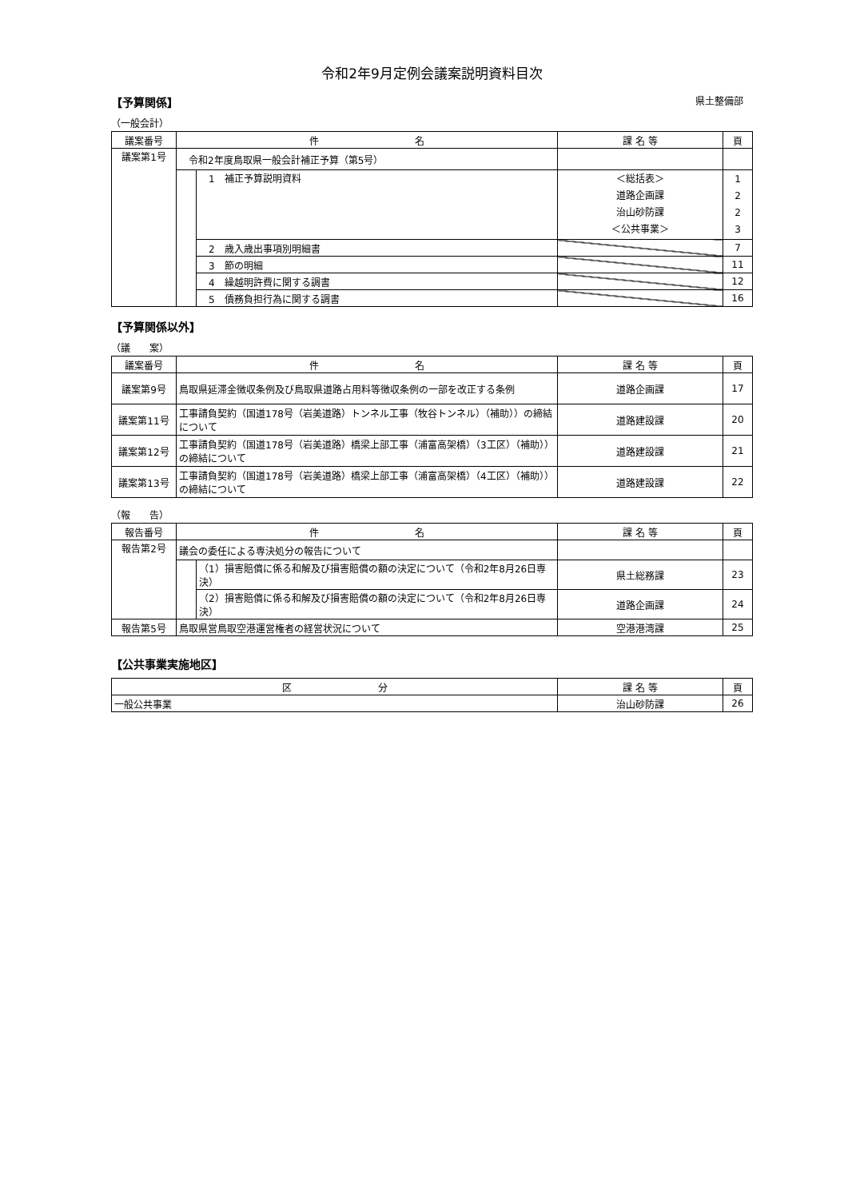令和2年9月定例会議案説明資料目次
【予算関係】 県土整備部
（一般会計）
| 議案番号 | 件 名 | | 課 名 等 | 頁 |
| --- | --- | --- | --- | --- |
| 議案第1号 | 令和2年度鳥取県一般会計補正予算（第5号） | | | |
| | | 1 補正予算説明資料 | ＜総括表＞ 道路企画課 治山砂防課 ＜公共事業＞ | 1 2 2 3 |
| | | 2 歳入歳出事項別明細書 | | 7 |
| | | 3 節の明細 | | 11 |
| | | 4 繰越明許費に関する調書 | | 12 |
| | | 5 債務負担行為に関する調書 | | 16 |
【予算関係以外】
（議　　案）
| 議案番号 | 件 名 | 課 名 等 | 頁 |
| --- | --- | --- | --- |
| 議案第9号 | 鳥取県延滞金徴収条例及び鳥取県道路占用料等徴収条例の一部を改正する条例 | 道路企画課 | 17 |
| 議案第11号 | 工事請負契約（国道178号（岩美道路）トンネル工事（牧谷トンネル）（補助））の締結について | 道路建設課 | 20 |
| 議案第12号 | 工事請負契約（国道178号（岩美道路）橋梁上部工事（浦富高架橋）（3工区）（補助））の締結について | 道路建設課 | 21 |
| 議案第13号 | 工事請負契約（国道178号（岩美道路）橋梁上部工事（浦富高架橋）（4工区）（補助））の締結について | 道路建設課 | 22 |
（報　　告）
| 報告番号 | 件 名 | | 課 名 等 | 頁 |
| --- | --- | --- | --- | --- |
| 報告第2号 | 議会の委任による専決処分の報告について | | | |
| | | （1）損害賠償に係る和解及び損害賠償の額の決定について（令和2年8月26日専決） | 県土総務課 | 23 |
| | | （2）損害賠償に係る和解及び損害賠償の額の決定について（令和2年8月26日専決） | 道路企画課 | 24 |
| 報告第5号 | 鳥取県営鳥取空港運営権者の経営状況について | | 空港港湾課 | 25 |
【公共事業実施地区】
| 区 分 | 課 名 等 | 頁 |
| --- | --- | --- |
| 一般公共事業 | 治山砂防課 | 26 |